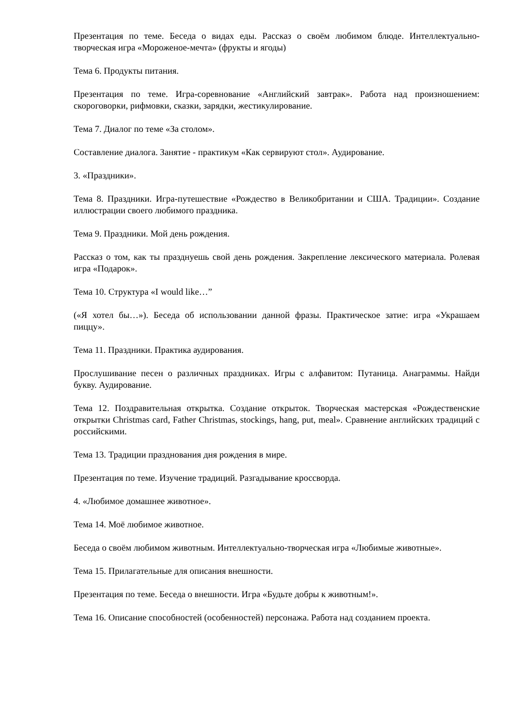Презентация по теме. Беседа о видах еды. Рассказ о своём любимом блюде. Интеллектуально-творческая игра «Мороженое-мечта» (фрукты и ягоды)
Тема 6. Продукты питания.
Презентация по теме. Игра-соревнование «Английский завтрак». Работа над произношением: скороговорки, рифмовки, сказки, зарядки, жестикулирование.
Тема 7. Диалог по теме «За столом».
Составление диалога. Занятие - практикум «Как сервируют стол». Аудирование.
3. «Праздники».
Тема 8. Праздники. Игра-путешествие «Рождество в Великобритании и США. Традиции». Создание иллюстрации своего любимого праздника.
Тема 9. Праздники. Мой день рождения.
Рассказ о том, как ты празднуешь свой день рождения. Закрепление лексического материала. Ролевая игра «Подарок».
Тема 10. Структура «I would like…”
(«Я хотел бы…»). Беседа об использовании данной фразы. Практическое затие: игра «Украшаем пиццу».
Тема 11. Праздники. Практика аудирования.
Прослушивание песен о различных праздниках. Игры с алфавитом: Путаница. Анаграммы. Найди букву. Аудирование.
Тема 12. Поздравительная открытка. Создание открыток. Творческая мастерская «Рождественские открытки Christmas card, Father Christmas, stockings, hang, put, meal». Сравнение английских традиций с российскими.
Тема 13. Традиции празднования дня рождения в мире.
Презентация по теме. Изучение традиций. Разгадывание кроссворда.
4. «Любимое домашнее животное».
Тема 14. Моё любимое животное.
Беседа о своём любимом животным. Интеллектуально-творческая игра «Любимые животные».
Тема 15. Прилагательные для описания внешности.
Презентация по теме. Беседа о внешности. Игра «Будьте добры к животным!».
Тема 16. Описание способностей (особенностей) персонажа. Работа над созданием проекта.